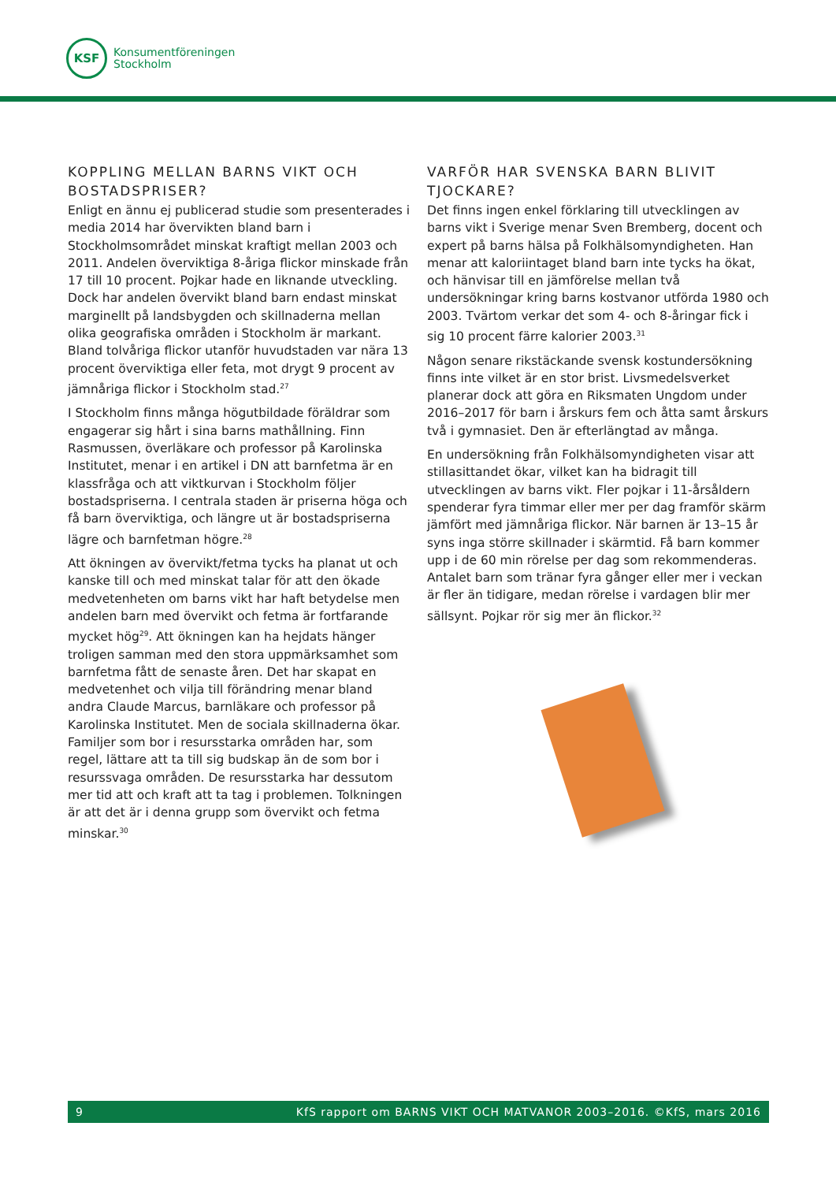KSF
Konsumentföreningen
Stockholm
KOPPLING MELLAN BARNS VIKT OCH BOSTADSPRISER?
Enligt en ännu ej publicerad studie som presenterades i media 2014 har övervikten bland barn i Stockholmsområdet minskat kraftigt mellan 2003 och 2011. Andelen överviktiga 8-åriga flickor minskade från 17 till 10 procent. Pojkar hade en liknande utveckling. Dock har andelen övervikt bland barn endast minskat marginellt på landsbygden och skillnaderna mellan olika geografiska områden i Stockholm är markant. Bland tolvåriga flickor utanför huvudstaden var nära 13 procent överviktiga eller feta, mot drygt 9 procent av jämnåriga flickor i Stockholm stad.<sup>27</sup>
I Stockholm finns många högutbildade föräldrar som engagerar sig hårt i sina barns mathållning. Finn Rasmussen, överläkare och professor på Karolinska Institutet, menar i en artikel i DN att barnfetma är en klassfråga och att viktkurvan i Stockholm följer bostadspriserna. I centrala staden är priserna höga och få barn överviktiga, och längre ut är bostadspriserna lägre och barnfetman högre.<sup>28</sup>
Att ökningen av övervikt/fetma tycks ha planat ut och kanske till och med minskat talar för att den ökade medvetenheten om barns vikt har haft betydelse men andelen barn med övervikt och fetma är fortfarande mycket hög<sup>29</sup>. Att ökningen kan ha hejdats hänger troligen samman med den stora uppmärksamhet som barnfetma fått de senaste åren. Det har skapat en medvetenhet och vilja till förändring menar bland andra Claude Marcus, barnläkare och professor på Karolinska Institutet. Men de sociala skillnaderna ökar. Familjer som bor i resursstarka områden har, som regel, lättare att ta till sig budskap än de som bor i resurssvaga områden. De resursstarka har dessutom mer tid att och kraft att ta tag i problemen. Tolkningen är att det är i denna grupp som övervikt och fetma minskar.<sup>30</sup>
VARFÖR HAR SVENSKA BARN BLIVIT TJOCKARE?
Det finns ingen enkel förklaring till utvecklingen av barns vikt i Sverige menar Sven Bremberg, docent och expert på barns hälsa på Folkhälsomyndigheten. Han menar att kaloriintaget bland barn inte tycks ha ökat, och hänvisar till en jämförelse mellan två undersökningar kring barns kostvanor utförda 1980 och 2003. Tvärtom verkar det som 4- och 8-åringar fick i sig 10 procent färre kalorier 2003.<sup>31</sup>
Någon senare rikstäckande svensk kostundersökning finns inte vilket är en stor brist. Livsmedelsverket planerar dock att göra en Riksmaten Ungdom under 2016–2017 för barn i årskurs fem och åtta samt årskurs två i gymnasiet. Den är efterlängtad av många.
En undersökning från Folkhälsomyndigheten visar att stillasittandet ökar, vilket kan ha bidragit till utvecklingen av barns vikt. Fler pojkar i 11-årsåldern spenderar fyra timmar eller mer per dag framför skärm jämfört med jämnåriga flickor. När barnen är 13–15 år syns inga större skillnader i skärmtid. Få barn kommer upp i de 60 min rörelse per dag som rekommenderas. Antalet barn som tränar fyra gånger eller mer i veckan är fler än tidigare, medan rörelse i vardagen blir mer sällsynt. Pojkar rör sig mer än flickor.<sup>32</sup>
9 KfS rapport om BARNS VIKT OCH MATVANOR 2003–2016. ©KfS, mars 2016